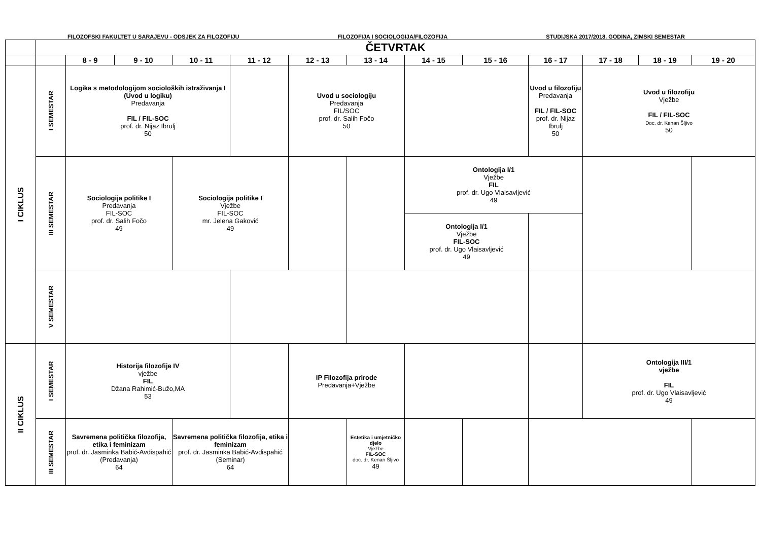FILOZOFSKI FAKULTET U SARAJEVU - ODSJEK ZA FILOZOFIJU FILOZOFIJA I SOCIOLOGIJA/FILOZOFIJA STUDIJSKA 2017/2018. GODINA, ZIMSKI SEMESTAR
| | ČETVRTAK | | | | | | | | | | | | |
| | | 8 - 9 | 9 - 10 | 10 - 11 | 11 - 12 | 12 - 13 | 13 - 14 | 14 - 15 | 15 - 16 | 16 - 17 | 17 - 18 | 18 - 19 | 19 - 20 |
| I CIKLUS | I SEMESTAR | Logika s metodologijom socioloških istraživanja I (Uvod u logiku) Predavanja FIL / FIL-SOC prof. dr. Nijaz Ibrulj 50 | | | | Uvod u sociologiju Predavanja FIL/SOC prof. dr. Salih Fočo 50 | | | | Uvod u filozofiju Predavanja FIL / FIL-SOC prof. dr. Nijaz Ibrulj 50 | Uvod u filozofiju Vježbe FIL / FIL-SOC Doc. dr. Kenan Šljivo 50 | | |
| | III SEMESTAR | Sociologija politike I Predavanja FIL-SOC prof. dr. Salih Fočo 49 | | Sociologija politike I Vježbe FIL-SOC mr. Jelena Gaković 49 | | | | Ontologija I/1 Vježbe FIL prof. dr. Ugo Vlaisavljević 49 | | | | | |
| | | | | | | | | Ontologija I/1 Vježbe FIL-SOC prof. dr. Ugo Vlaisavljević 49 | | | | | |
| | V SEMESTAR | | | | | | | | | | | | |
| II CIKLUS | I SEMESTAR | Historija filozofije IV vježbe FIL Džana Rahimić-Bužo,MA 53 | | | | IP Filozofija prirode Predavanja+Vježbe | | | | | Ontologija III/1 vježbe FIL prof. dr. Ugo Vlaisavljević 49 | | |
| | III SEMESTAR | Savremena politička filozofija, etika i feminizam prof. dr. Jasminka Babić-Avdispahić (Predavanja) 64 | | Savremena politička filozofija, etika i feminizam prof. dr. Jasminka Babić-Avdispahić (Seminar) 64 | | | Estetika i umjetničko djelo Vježbe FIL-SOC doc. dr. Kenan Šljivo 49 | | | | | | |